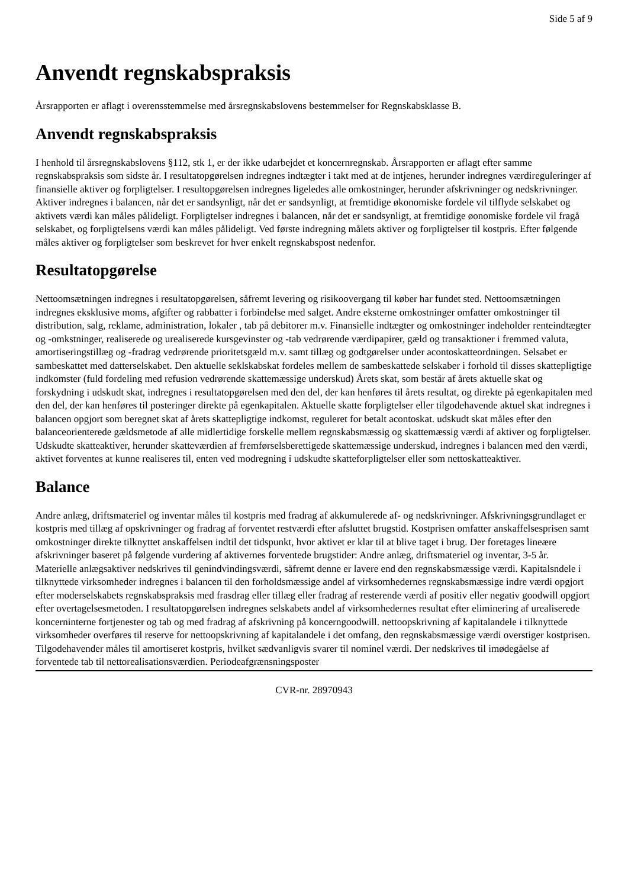Side 5 af 9
Anvendt regnskabspraksis
Årsrapporten er aflagt i overensstemmelse med årsregnskabslovens bestemmelser for Regnskabsklasse B.
Anvendt regnskabspraksis
I henhold til årsregnskabslovens §112, stk 1, er der ikke udarbejdet et koncernregnskab. Årsrapporten er aflagt efter samme regnskabspraksis som sidste år. I resultatopgørelsen indregnes indtægter i takt med at de intjenes, herunder indregnes værdireguleringer af finansielle aktiver og forpligtelser. I resultopgørelsen indregnes ligeledes alle omkostninger, herunder afskrivninger og nedskrivninger. Aktiver indregnes i balancen, når det er sandsynligt, når det er sandsynligt, at fremtidige økonomiske fordele vil tilflyde selskabet og aktivets værdi kan måles pålideligt. Forpligtelser indregnes i balancen, når det er sandsynligt, at fremtidige øonomiske fordele vil fragå selskabet, og forpligtelsens værdi kan måles pålideligt. Ved første indregning målets aktiver og forpligtelser til kostpris. Efter følgende måles aktiver og forpligtelser som beskrevet for hver enkelt regnskabspost nedenfor.
Resultatopgørelse
Nettoomsætningen indregnes i resultatopgørelsen, såfremt levering og risikoovergang til køber har fundet sted. Nettoomsætningen indregnes eksklusive moms, afgifter og rabbatter i forbindelse med salget. Andre eksterne omkostninger omfatter omkostninger til distribution, salg, reklame, administration, lokaler , tab på debitorer m.v. Finansielle indtægter og omkostninger indeholder renteindtægter og -omkstninger, realiserede og urealiserede kursgevinster og -tab vedrørende værdipapirer, gæld og transaktioner i fremmed valuta, amortiseringstillæg og -fradrag vedrørende prioritetsgæld m.v. samt tillæg og godtgørelser under acontoskatteordningen. Selsabet er sambeskattet med datterselskabet. Den aktuelle seklskabskat fordeles mellem de sambeskattede selskaber i forhold til disses skattepligtige indkomster (fuld fordeling med refusion vedrørende skattemæssige underskud) Årets skat, som består af årets aktuelle skat og forskydning i udskudt skat, indregnes i resultatopgørelsen med den del, der kan henføres til årets resultat, og direkte på egenkapitalen med den del, der kan henføres til posteringer direkte på egenkapitalen. Aktuelle skatte forpligtelser eller tilgodehavende aktuel skat indregnes i balancen opgjort som beregnet skat af årets skattepligtige indkomst, reguleret for betalt acontoskat. udskudt skat måles efter den balanceorienterede gældsmetode af alle midlertidige forskelle mellem regnskabsmæssig og skattemæssig værdi af aktiver og forpligtelser. Udskudte skatteaktiver, herunder skatteværdien af fremførselsberettigede skattemæssige underskud, indregnes i balancen med den værdi, aktivet forventes at kunne realiseres til, enten ved modregning i udskudte skatteforpligtelser eller som nettoskatteaktiver.
Balance
Andre anlæg, driftsmateriel og inventar måles til kostpris med fradrag af akkumulerede af- og nedskrivninger. Afskrivningsgrundlaget er kostpris med tillæg af opskrivninger og fradrag af forventet restværdi efter afsluttet brugstid. Kostprisen omfatter anskaffelsesprisen samt omkostninger direkte tilknyttet anskaffelsen indtil det tidspunkt, hvor aktivet er klar til at blive taget i brug. Der foretages lineære afskrivninger baseret på følgende vurdering af aktivernes forventede brugstider: Andre anlæg, driftsmateriel og inventar, 3-5 år. Materielle anlægsaktiver nedskrives til genindvindingsværdi, såfremt denne er lavere end den regnskabsmæssige værdi. Kapitalsndele i tilknyttede virksomheder indregnes i balancen til den forholdsmæssige andel af virksomhedernes regnskabsmæssige indre værdi opgjort efter moderselskabets regnskabspraksis med frasdrag eller tillæg eller fradrag af resterende værdi af positiv eller negativ goodwill opgjort efter overtagelsesmetoden. I resultatopgørelsen indregnes selskabets andel af virksomhedernes resultat efter eliminering af urealiserede koncerninterne fortjenester og tab og med fradrag af afskrivning på koncerngoodwill. nettoopskrivning af kapitalandele i tilknyttede virksomheder overføres til reserve for nettoopskrivning af kapitalandele i det omfang, den regnskabsmæssige værdi overstiger kostprisen. Tilgodehavender måles til amortiseret kostpris, hvilket sædvanligvis svarer til nominel værdi. Der nedskrives til imødegåelse af forventede tab til nettorealisationsværdien. Periodeafgrænsningsposter
CVR-nr. 28970943